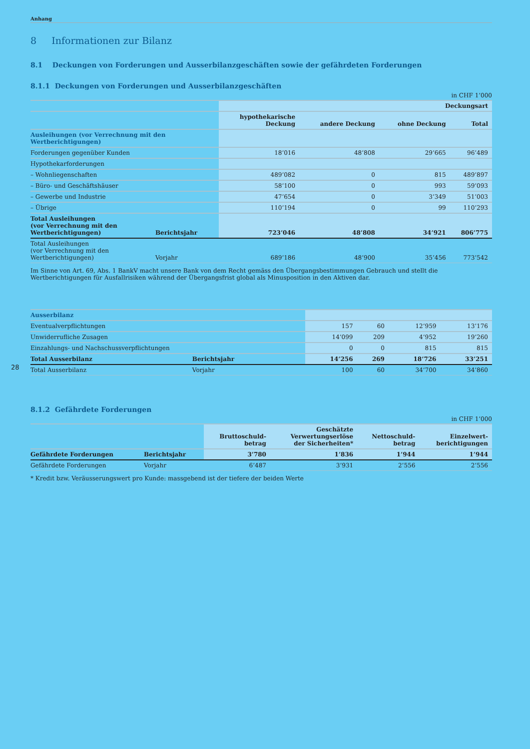Anhang
8 Informationen zur Bilanz
8.1 Deckungen von Forderungen und Ausserbilanzgeschäften sowie der gefährdeten Forderungen
8.1.1 Deckungen von Forderungen und Ausserbilanzgeschäften
in CHF 1’000
| | | Deckungsart | | | |
| | | hypothekarische Deckung | andere Deckung | ohne Deckung | Total |
| Ausleihungen (vor Verrechnung mit den Wertberichtigungen) | | | | | |
| Forderungen gegenüber Kunden | | 18’016 | 48’808 | 29’665 | 96’489 |
| Hypothekarforderungen | | | | | |
| – Wohnliegenschaften | | 489’082 | 0 | 815 | 489’897 |
| – Büro- und Geschäftshäuser | | 58’100 | 0 | 993 | 59’093 |
| – Gewerbe und Industrie | | 47’654 | 0 | 3’349 | 51’003 |
| – Übrige | | 110’194 | 0 | 99 | 110’293 |
| Total Ausleihungen (vor Verrechnung mit den Wertberichtigungen) | Berichtsjahr | 723’046 | 48’808 | 34’921 | 806’775 |
| Total Ausleihungen (vor Verrechnung mit den Wertberichtigungen) | Vorjahr | 689’186 | 48’900 | 35’456 | 773’542 |
Im Sinne von Art. 69, Abs. 1 BankV macht unsere Bank von dem Recht gemäss den Übergangsbestimmungen Gebrauch und stellt die Wertberichtigungen für Ausfallrisiken während der Übergangsfrist global als Minusposition in den Aktiven dar.
| Ausserbilanz | | | | | |
| Eventualverpflichtungen | | 157 | 60 | 12’959 | 13’176 |
| Unwiderrufliche Zusagen | | 14’099 | 209 | 4’952 | 19’260 |
| Einzahlungs- und Nachschussverpflichtungen | | 0 | 0 | 815 | 815 |
| Total Ausserbilanz | Berichtsjahr | 14’256 | 269 | 18’726 | 33’251 |
| Total Ausserbilanz | Vorjahr | 100 | 60 | 34’700 | 34’860 |
8.1.2 Gefährdete Forderungen
in CHF 1’000
| | | Bruttoschuld- betrag | Geschätzte Verwertungserlöse der Sicherheiten* | Nettoschuld- betrag | Einzelwert- berichtigungen |
| Gefährdete Forderungen | Berichtsjahr | 3’780 | 1’836 | 1’944 | 1’944 |
| Gefährdete Forderungen | Vorjahr | 6’487 | 3’931 | 2’556 | 2’556 |
* Kredit bzw. Veräusserungswert pro Kunde: massgebend ist der tiefere der beiden Werte
28